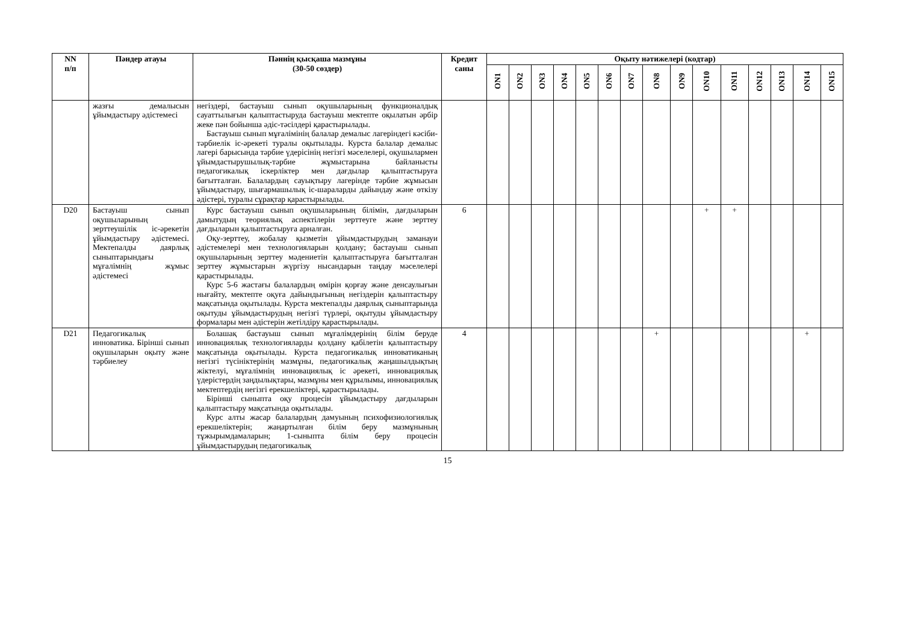| NN п/п | Пәндер атауы | Пәннің қысқаша мазмұны (30-50 сөздер) | Кредит саны | Оқыту нәтижелері (кодтар) | | | | | | | | | | | | | | |
| --- | --- | --- | --- | --- | --- | --- | --- | --- | --- | --- | --- | --- | --- | --- | --- | --- | --- | --- |
| | | | | ON1 | ON2 | ON3 | ON4 | ON5 | ON6 | ON7 | ON8 | ON9 | ON10 | ON11 | ON12 | ON13 | ON14 | ON15 |
| | жазғы демалысын ұйымдастыру әдістемесі | негіздері, бастауыш сынып оқушыларының функционалдық сауаттылығын қалыптастыруда бастауыш мектепте оқылатын әрбір жеке пән бойынша әдіс-тәсілдері қарастырылады. Бастауыш сынып мұғалімінің балалар демалыс лагеріндегі кәсіби-тәрбиелік іс-әрекеті туралы оқытылады. Курста балалар демалыс лагері барысында тәрбие үдерісінің негізгі мәселелері, оқушылармен ұйымдастырушылық-тәрбие жұмыстарына байланысты педагогикалық іскерліктер мен дағдылар қалыптастыруға бағытталған. Балалардың сауықтыру лагерінде тәрбие жұмысын ұйымдастыру, шығармашылық іс-шараларды дайындау және өткізу әдістері, туралы сұрақтар қарастырылады. | | | | | | | | | | | | | | | | |
| D20 | Бастауыш сынып оқушыларының зерттеушілік іс-әрекетін ұйымдастыру әдістемесі. Мектепалды даярлық сыныптарындағы мұғалімнің жұмыс әдістемесі | Курс бастауыш сынып оқушыларының білімін, дағдыларын дамытудың теориялық аспектілерін зерттеуге және зерттеу дағдыларын қалыптастыруға арналған. Оқу-зерттеу, жобалау қызметін ұйымдастырудың заманауи әдістемелері мен технологияларын қолдану; бастауыш сынып оқушыларының зерттеу мәдениетін қалыптастыруға бағытталған зерттеу жұмыстарын жүргізу нысандарын таңдау мәселелері қарастырылады. Курс 5-6 жастағы балалардың өмірін қорғау және денсаулығын нығайту, мектепте оқуға дайындығының негіздерін қалыптастыру мақсатында оқытылады. Курста мектепалды даярлық сыныптарында оқытуды ұйымдастырудың негізгі түрлері, оқытуды ұйымдастыру формалары мен әдістерін жетілдіру қарастырылады. | 6 | | | | | | | | | | + | + | | | | |
| D21 | Педагогикалық инноватика. Бірінші сынып оқушыларын оқыту және тәрбиелеу | Болашақ бастауыш сынып мұғалімдерінің білім беруде инновациялық технологияларды қолдану қабілетін қалыптастыру мақсатында оқытылады. Курста педагогикалық инноватиканың негізгі түсініктерінің мазмұны, педагогикалық жаңашылдықтың жіктелуі, мұғалімнің инновациялық іс әрекеті, инновациялық үдерістердің заңдылықтары, мазмұны мен құрылымы, инновациялық мектептердің негізгі ерекшеліктері, қарастырылады. Бірінші сыныпта оқу процесін ұйымдастыру дағдыларын қалыптастыру мақсатында оқытылады. Курс алты жасар балалардың дамуының психофизиологиялық ерекшеліктерін; жаңартылған білім беру мазмұнының тұжырымдамаларын; 1-сыныпта білім беру процесін ұйымдастырудың педагогикалық | 4 | | | | | | | | + | | | | | | + | |
15